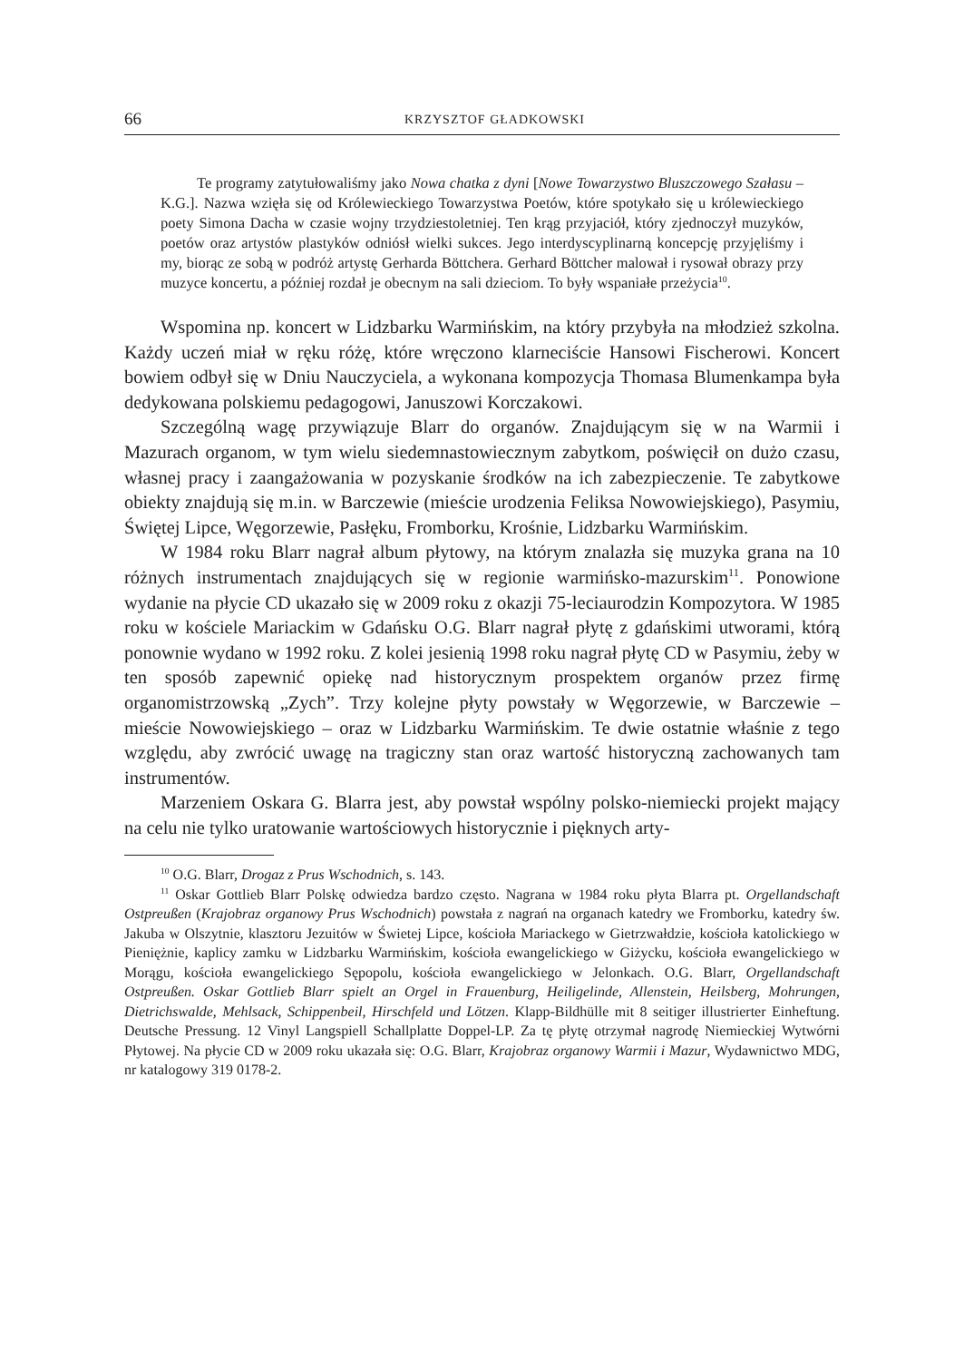66 KRZYSZTOF GŁADKOWSKI
Te programy zatytułowaliśmy jako Nowa chatka z dyni [Nowe Towarzystwo Bluszczowego Szałasu – K.G.]. Nazwa wzięła się od Królewieckiego Towarzystwa Poetów, które spotykało się u królewieckiego poety Simona Dacha w czasie wojny trzydziestoletniej. Ten krąg przyjaciół, który zjednoczył muzyków, poetów oraz artystów plastyków odniósł wielki sukces. Jego interdyscyplinarną koncepcję przyjęliśmy i my, biorąc ze sobą w podróż artystę Gerharda Böttchera. Gerhard Böttcher malował i rysował obrazy przy muzyce koncertu, a później rozdał je obecnym na sali dzieciom. To były wspaniałe przeżycia<sup>10</sup>.
Wspomina np. koncert w Lidzbarku Warmińskim, na który przybyła na młodzież szkolna. Każdy uczeń miał w ręku różę, które wręczono klarneciście Hansowi Fischerowi. Koncert bowiem odbył się w Dniu Nauczyciela, a wykonana kompozycja Thomasa Blumenkampa była dedykowana polskiemu pedagogowi, Januszowi Korczakowi.
Szczególną wagę przywiązuje Blarr do organów. Znajdującym się w na Warmii i Mazurach organom, w tym wielu siedemnastowiecznym zabytkom, poświęcił on dużo czasu, własnej pracy i zaangażowania w pozyskanie środków na ich zabezpieczenie. Te zabytkowe obiekty znajdują się m.in. w Barczewie (mieście urodzenia Feliksa Nowowiejskiego), Pasymiu, Świętej Lipce, Węgorzewie, Pasłęku, Fromborku, Krośnie, Lidzbarku Warmińskim.
W 1984 roku Blarr nagrał album płytowy, na którym znalazła się muzyka grana na 10 różnych instrumentach znajdujących się w regionie warmińsko-mazurskim<sup>11</sup>. Ponowione wydanie na płycie CD ukazało się w 2009 roku z okazji 75-leciaurodzin Kompozytora. W 1985 roku w kościele Mariackim w Gdańsku O.G. Blarr nagrał płytę z gdańskimi utworami, którą ponownie wydano w 1992 roku. Z kolei jesienią 1998 roku nagrał płytę CD w Pasymiu, żeby w ten sposób zapewnić opiekę nad historycznym prospektem organów przez firmę organomistrzowską „Zych”. Trzy kolejne płyty powstały w Węgorzewie, w Barczewie – mieście Nowowiejskiego – oraz w Lidzbarku Warmińskim. Te dwie ostatnie właśnie z tego względu, aby zwrócić uwagę na tragiczny stan oraz wartość historyczną zachowanych tam instrumentów.
Marzeniem Oskara G. Blarra jest, aby powstał wspólny polsko-niemiecki projekt mający na celu nie tylko uratowanie wartościowych historycznie i pięknych arty-
<sup>10</sup> O.G. Blarr, Drogaz z Prus Wschodnich, s. 143.
<sup>11</sup> Oskar Gottlieb Blarr Polskę odwiedza bardzo często. Nagrana w 1984 roku płyta Blarra pt. Orgellandschaft Ostpreußen (Krajobraz organowy Prus Wschodnich) powstała z nagrań na organach katedry we Fromborku, katedry św. Jakuba w Olszytnie, klasztoru Jezuitów w Świetej Lipce, kościoła Mariackego w Gietrzwałdzie, kościoła katolickiego w Pieniężnie, kaplicy zamku w Lidzbarku Warmińskim, kościoła ewangelickiego w Giżycku, kościoła ewangelickiego w Morągu, kościoła ewangelickiego Sępopolu, kościoła ewangelickiego w Jelonkach. O.G. Blarr, Orgellandschaft Ostpreußen. Oskar Gottlieb Blarr spielt an Orgel in Frauenburg, Heiligelinde, Allenstein, Heilsberg, Mohrungen, Dietrichswalde, Mehlsack, Schippenbeil, Hirschfeld und Lötzen. Klapp-Bildhülle mit 8 seitiger illustrierter Einheftung. Deutsche Pressung. 12 Vinyl Langspiell Schallplatte Doppel-LP. Za tę płytę otrzymał nagrodę Niemieckiej Wytwórni Płytowej. Na płycie CD w 2009 roku ukazała się: O.G. Blarr, Krajobraz organowy Warmii i Mazur, Wydawnictwo MDG, nr katalogowy 319 0178-2.